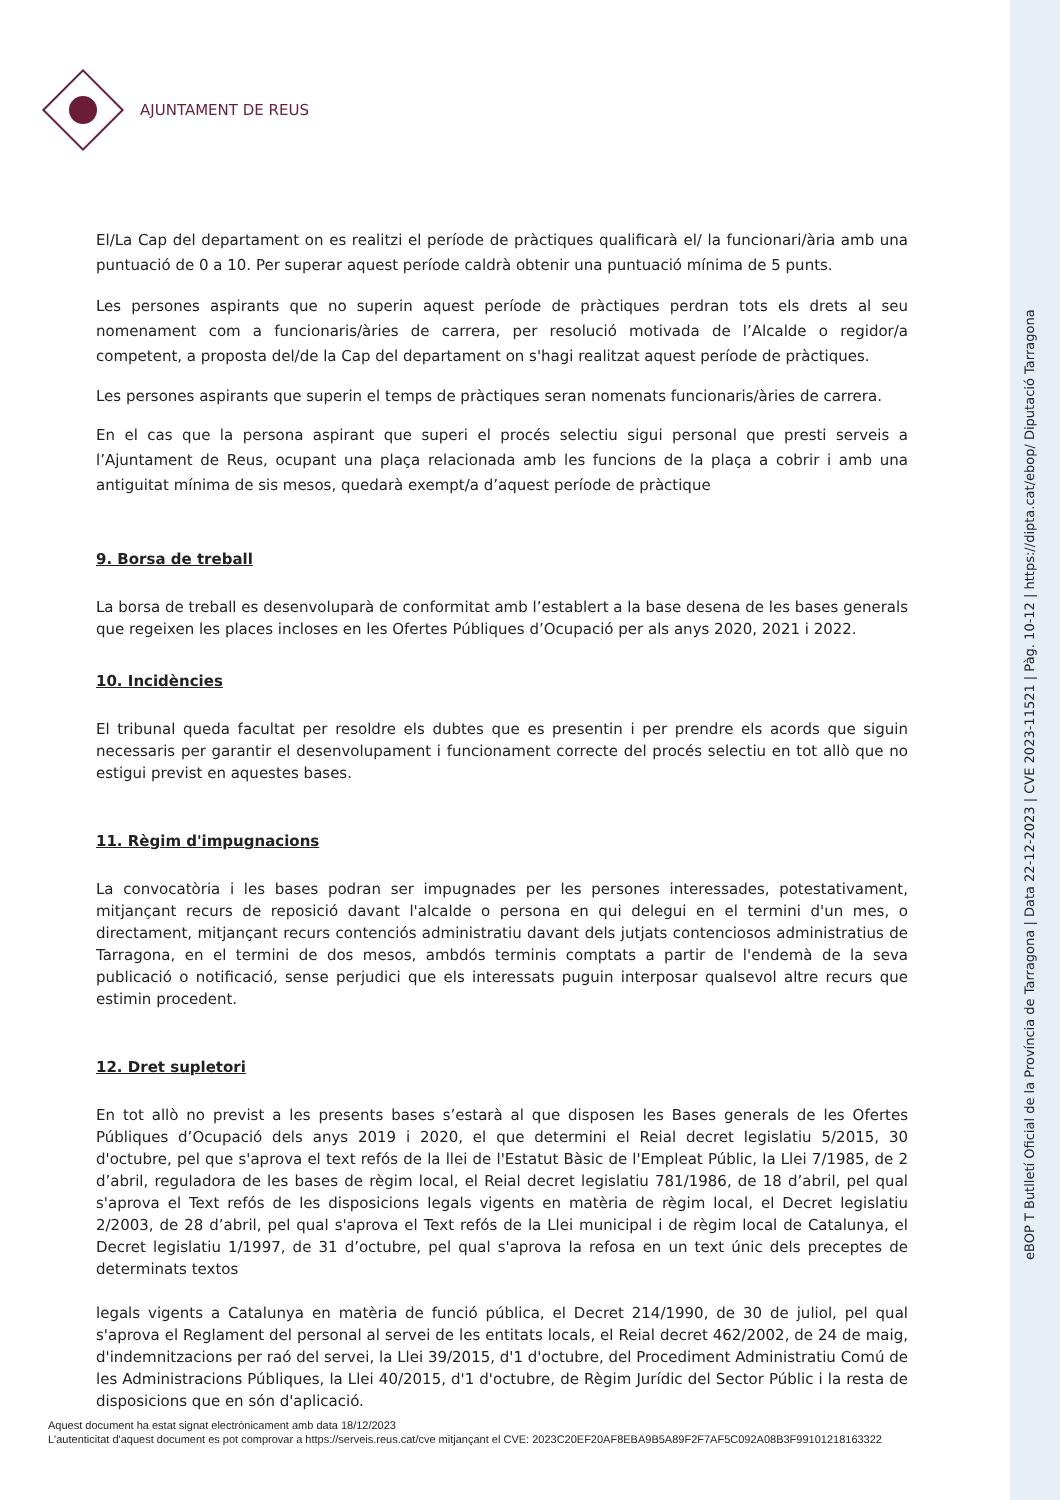eBOP T Butlletí Oficial de la Província de Tarragona | Data 22-12-2023 | CVE 2023-11521 | Pàg. 10-12 | https://dipta.cat/ebop/ Diputació Tarragona
AJUNTAMENT DE REUS
El/La Cap del departament on es realitzi el període de pràctiques qualificarà el/ la funcionari/ària amb una puntuació de 0 a 10. Per superar aquest període caldrà obtenir una puntuació mínima de 5 punts.
Les persones aspirants que no superin aquest període de pràctiques perdran tots els drets al seu nomenament com a funcionaris/àries de carrera, per resolució motivada de l’Alcalde o regidor/a competent, a proposta del/de la Cap del departament on s'hagi realitzat aquest període de pràctiques.
Les persones aspirants que superin el temps de pràctiques seran nomenats funcionaris/àries de carrera.
En el cas que la persona aspirant que superi el procés selectiu sigui personal que presti serveis a l’Ajuntament de Reus, ocupant una plaça relacionada amb les funcions de la plaça a cobrir i amb una antiguitat mínima de sis mesos, quedarà exempt/a d’aquest període de pràctique
9. Borsa de treball
La borsa de treball es desenvoluparà de conformitat amb l’establert a la base desena de les bases generals que regeixen les places incloses en les Ofertes Públiques d’Ocupació per als anys 2020, 2021 i 2022.
10. Incidències
El tribunal queda facultat per resoldre els dubtes que es presentin i per prendre els acords que siguin necessaris per garantir el desenvolupament i funcionament correcte del procés selectiu en tot allò que no estigui previst en aquestes bases.
11. Règim d'impugnacions
La convocatòria i les bases podran ser impugnades per les persones interessades, potestativament, mitjançant recurs de reposició davant l'alcalde o persona en qui delegui en el termini d'un mes, o directament, mitjançant recurs contenciós administratiu davant dels jutjats contenciosos administratius de Tarragona, en el termini de dos mesos, ambdós terminis comptats a partir de l'endemà de la seva publicació o notificació, sense perjudici que els interessats puguin interposar qualsevol altre recurs que estimin procedent.
12. Dret supletori
En tot allò no previst a les presents bases s’estarà al que disposen les Bases generals de les Ofertes Públiques d’Ocupació dels anys 2019 i 2020, el que determini el Reial decret legislatiu 5/2015, 30 d'octubre, pel que s'aprova el text refós de la llei de l'Estatut Bàsic de l'Empleat Públic, la Llei 7/1985, de 2 d’abril, reguladora de les bases de règim local, el Reial decret legislatiu 781/1986, de 18 d’abril, pel qual s'aprova el Text refós de les disposicions legals vigents en matèria de règim local, el Decret legislatiu 2/2003, de 28 d’abril, pel qual s'aprova el Text refós de la Llei municipal i de règim local de Catalunya, el Decret legislatiu 1/1997, de 31 d’octubre, pel qual s'aprova la refosa en un text únic dels preceptes de determinats textos
legals vigents a Catalunya en matèria de funció pública, el Decret 214/1990, de 30 de juliol, pel qual s'aprova el Reglament del personal al servei de les entitats locals, el Reial decret 462/2002, de 24 de maig, d'indemnitzacions per raó del servei, la Llei 39/2015, d'1 d'octubre, del Procediment Administratiu Comú de les Administracions Públiques, la Llei 40/2015, d'1 d'octubre, de Règim Jurídic del Sector Públic i la resta de disposicions que en són d'aplicació.
Aquest document ha estat signat electrònicament amb data 18/12/2023
L'autenticitat d'aquest document es pot comprovar a https://serveis.reus.cat/cve mitjançant el CVE: 2023C20EF20AF8EBA9B5A89F2F7AF5C092A08B3F99101218163322